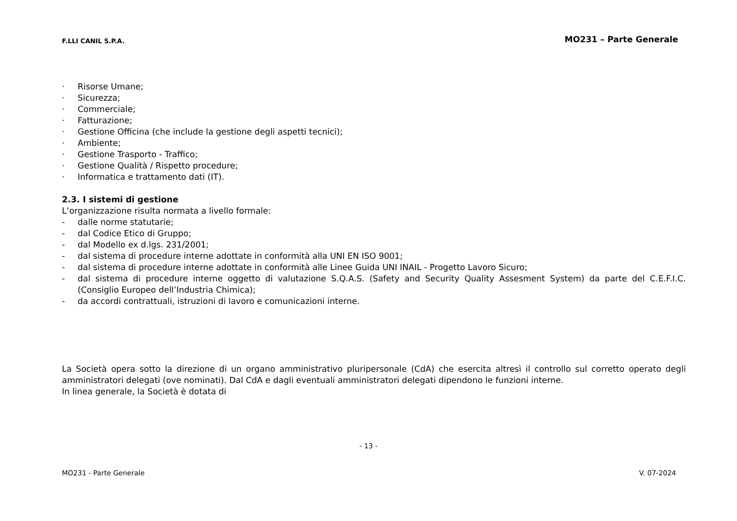F.LLI CANIL S.P.A. MO231 – Parte Generale
· Risorse Umane;
· Sicurezza;
· Commerciale;
· Fatturazione;
· Gestione Officina (che include la gestione degli aspetti tecnici);
· Ambiente;
· Gestione Trasporto - Traffico;
· Gestione Qualità / Rispetto procedure;
· Informatica e trattamento dati (IT).
2.3. I sistemi di gestione
L’organizzazione risulta normata a livello formale:
- dalle norme statutarie;
- dal Codice Etico di Gruppo;
- dal Modello ex d.lgs. 231/2001;
- dal sistema di procedure interne adottate in conformità alla UNI EN ISO 9001;
- dal sistema di procedure interne adottate in conformità alle Linee Guida UNI INAIL - Progetto Lavoro Sicuro;
- dal sistema di procedure interne oggetto di valutazione S.Q.A.S. (Safety and Security Quality Assesment System) da parte del C.E.F.I.C. (Consiglio Europeo dell’Industria Chimica);
- da accordi contrattuali, istruzioni di lavoro e comunicazioni interne.
La Società opera sotto la direzione di un organo amministrativo pluripersonale (CdA) che esercita altresì il controllo sul corretto operato degli amministratori delegati (ove nominati). Dal CdA e dagli eventuali amministratori delegati dipendono le funzioni interne.
In linea generale, la Società è dotata di
- 13 -
MO231 - Parte Generale V. 07-2024